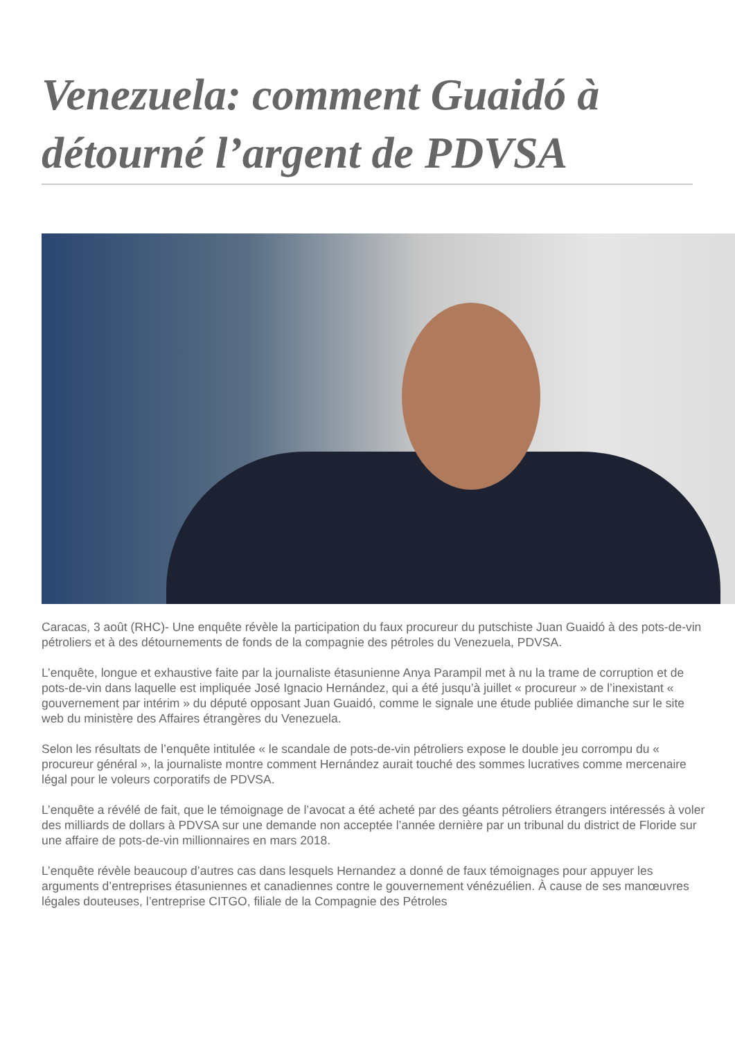Venezuela: comment Guaidó à détourné l’argent de PDVSA
Caracas, 3 août (RHC)- Une enquête révèle la participation du faux procureur du putschiste Juan Guaidó à des pots-de-vin pétroliers et à des détournements de fonds de la compagnie des pétroles du Venezuela, PDVSA.
L’enquête, longue et exhaustive faite par la journaliste étasunienne Anya Parampil met à nu la trame de corruption et de pots-de-vin dans laquelle est impliquée José Ignacio Hernández, qui a été jusqu’à juillet « procureur » de l’inexistant « gouvernement par intérim » du député opposant Juan Guaidó, comme le signale une étude publiée dimanche sur le site web du ministère des Affaires étrangères du Venezuela.
Selon les résultats de l’enquête intitulée « le scandale de pots-de-vin pétroliers expose le double jeu corrompu du « procureur général », la journaliste montre comment Hernández aurait touché des sommes lucratives comme mercenaire légal pour le voleurs corporatifs de PDVSA.
L’enquête a révélé de fait, que le témoignage de l’avocat a été acheté par des géants pétroliers étrangers intéressés à voler des milliards de dollars à PDVSA sur une demande non acceptée l’année dernière par un tribunal du district de Floride sur une affaire de pots-de-vin millionnaires en mars 2018.
L’enquête révèle beaucoup d’autres cas dans lesquels Hernandez a donné de faux témoignages pour appuyer les arguments d’entreprises étasuniennes et canadiennes contre le gouvernement vénézuélien. À cause de ses manœuvres légales douteuses, l’entreprise CITGO, filiale de la Compagnie des Pétroles